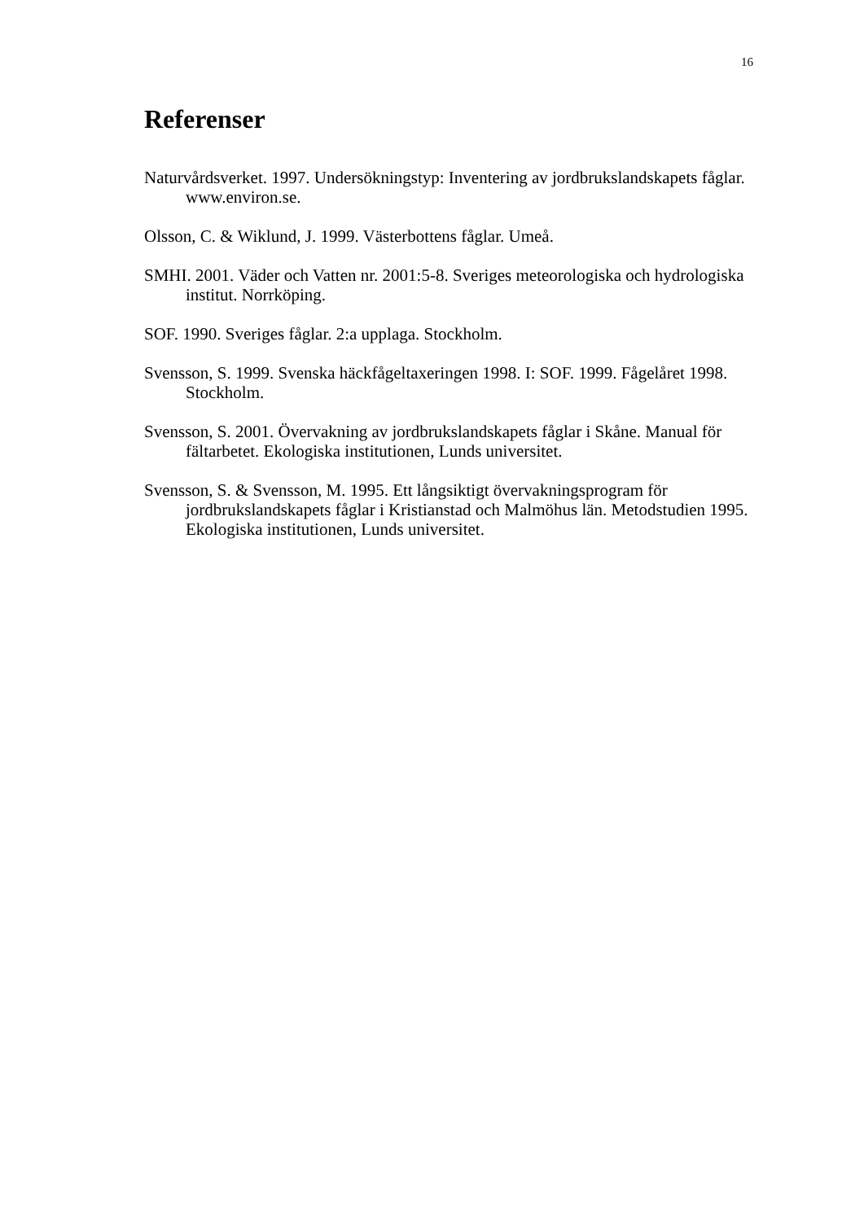16
Referenser
Naturvårdsverket. 1997. Undersökningstyp: Inventering av jordbrukslandskapets fåglar. www.environ.se.
Olsson, C. & Wiklund, J. 1999. Västerbottens fåglar. Umeå.
SMHI. 2001. Väder och Vatten nr. 2001:5-8. Sveriges meteorologiska och hydrologiska institut. Norrköping.
SOF. 1990. Sveriges fåglar. 2:a upplaga. Stockholm.
Svensson, S. 1999. Svenska häckfågeltaxeringen 1998. I: SOF. 1999. Fågelåret 1998. Stockholm.
Svensson, S. 2001. Övervakning av jordbrukslandskapets fåglar i Skåne. Manual för fältarbetet. Ekologiska institutionen, Lunds universitet.
Svensson, S. & Svensson, M. 1995. Ett långsiktigt övervakningsprogram för jordbrukslandskapets fåglar i Kristianstad och Malmöhus län. Metodstudien 1995. Ekologiska institutionen, Lunds universitet.